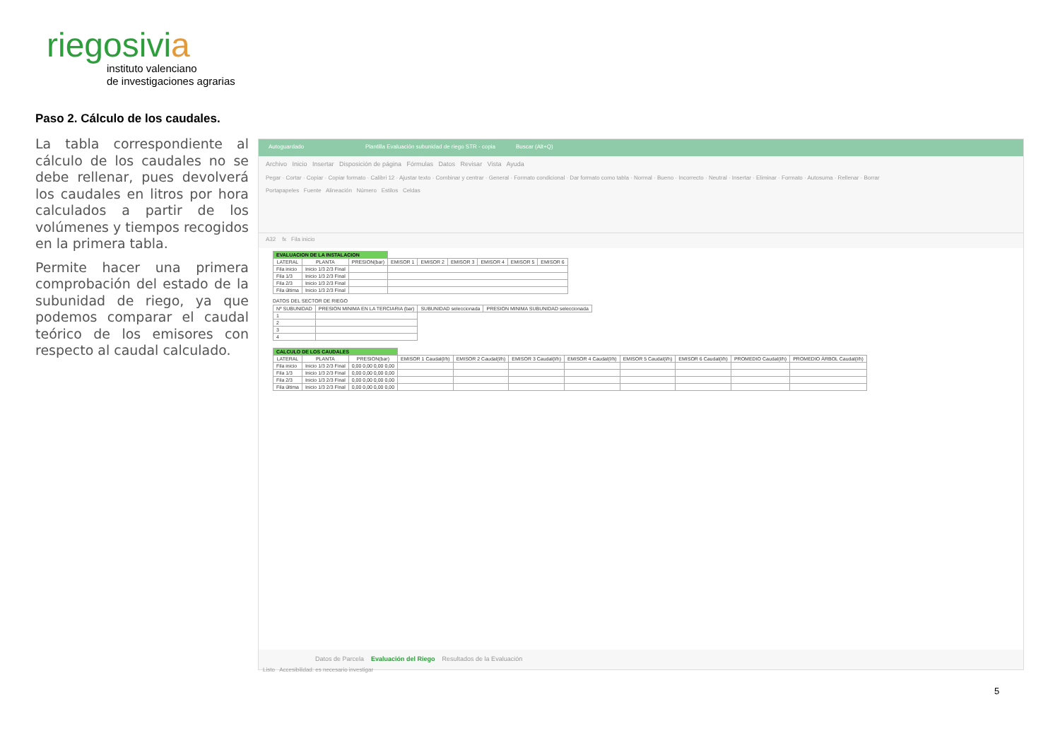riegosivia
instituto valenciano
de investigaciones agrarias
Paso 2. Cálculo de los caudales.
La tabla correspondiente al cálculo de los caudales no se debe rellenar, pues devolverá los caudales en litros por hora calculados a partir de los volúmenes y tiempos recogidos en la primera tabla.
Permite hacer una primera comprobación del estado de la subunidad de riego, ya que podemos comparar el caudal teórico de los emisores con respecto al caudal calculado.
Autoguardado Plantilla Evaluación subunidad de riego STR - copia Buscar (Alt+Q)
Archivo Inicio Insertar Disposición de página Fórmulas Datos Revisar Vista Ayuda
Pegar · Cortar · Copiar · Copiar formato · Calibri 12 · Ajustar texto · Combinar y centrar · General · Formato condicional · Dar formato como tabla · Normal · Bueno · Incorrecto · Neutral · Insertar · Eliminar · Formato · Autosuma · Rellenar · Borrar
Portapapeles Fuente Alineación Número Estilos Celdas
A32 fx Fila inicio
| EVALUACION DE LA INSTALACION | | | | | | | | |
| LATERAL | PLANTA | PRESION(bar) | EMISOR 1 | EMISOR 2 | EMISOR 3 | EMISOR 4 | EMISOR 5 | EMISOR 6 |
| Fila inicio | Inicio 1/3 2/3 Final | | | | | | | |
| Fila 1/3 | Inicio 1/3 2/3 Final | | | | | | | |
| Fila 2/3 | Inicio 1/3 2/3 Final | | | | | | | |
| Fila última | Inicio 1/3 2/3 Final | | | | | | | |
DATOS DEL SECTOR DE RIEGO
| Nº SUBUNIDAD | PRESION MINIMA EN LA TERCIARIA (bar) | SUBUNIDAD seleccionada | PRESION MINIMA SUBUNIDAD seleccionada |
| --- | --- | --- | --- |
| 1 | | | |
| 2 | | | |
| 3 | | | |
| 4 | | | |
| CALCULO DE LOS CAUDALES | | | | | | | | | | |
| LATERAL | PLANTA | PRESION(bar) | EMISOR 1 Caudal(l/h) | EMISOR 2 Caudal(l/h) | EMISOR 3 Caudal(l/h) | EMISOR 4 Caudal(l/h) | EMISOR 5 Caudal(l/h) | EMISOR 6 Caudal(l/h) | PROMEDIO Caudal(l/h) | PROMEDIO ÁRBOL Caudal(l/h) |
| Fila inicio | Inicio 1/3 2/3 Final | 0,00 0,00 0,00 0,00 | | | | | | | | |
| Fila 1/3 | Inicio 1/3 2/3 Final | 0,00 0,00 0,00 0,00 | | | | | | | | |
| Fila 2/3 | Inicio 1/3 2/3 Final | 0,00 0,00 0,00 0,00 | | | | | | | | |
| Fila última | Inicio 1/3 2/3 Final | 0,00 0,00 0,00 0,00 | | | | | | | | |
Datos de Parcela Evaluación del Riego Resultados de la Evaluación
Listo Accesibilidad: es necesario investigar
5